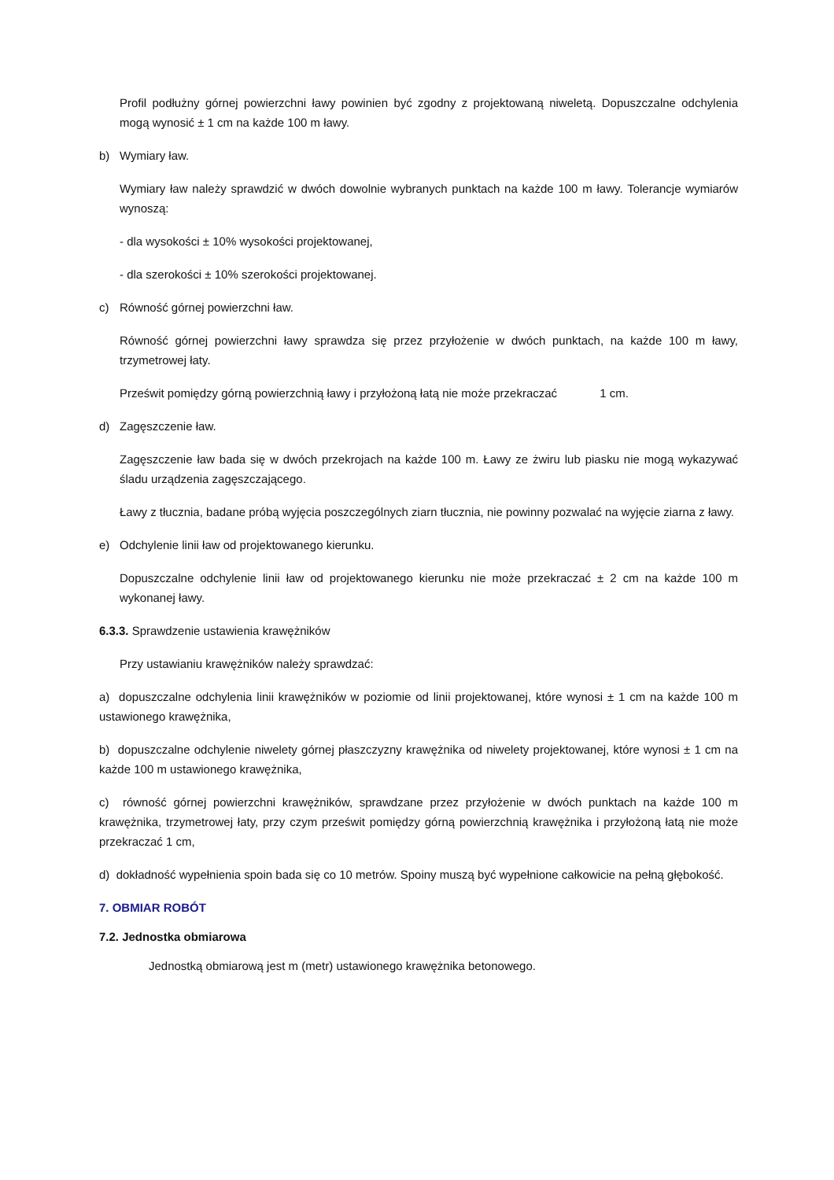Profil podłużny górnej powierzchni ławy powinien być zgodny z projektowaną niweletą. Dopuszczalne odchylenia mogą wynosić ± 1 cm na każde 100 m ławy.
b) Wymiary ław.
Wymiary ław należy sprawdzić w dwóch dowolnie wybranych punktach na każde 100 m ławy. Tolerancje wymiarów wynoszą:
- dla wysokości ± 10% wysokości projektowanej,
- dla szerokości ± 10% szerokości projektowanej.
c) Równość górnej powierzchni ław.
Równość górnej powierzchni ławy sprawdza się przez przyłożenie w dwóch punktach, na każde 100 m ławy, trzymetrowej łaty.
Prześwit pomiędzy górną powierzchnią ławy i przyłożoną łatą nie może przekraczać 1 cm.
d) Zagęszczenie ław.
Zagęszczenie ław bada się w dwóch przekrojach na każde 100 m. Ławy ze żwiru lub piasku nie mogą wykazywać śladu urządzenia zagęszczającego.
Ławy z tłucznia, badane próbą wyjęcia poszczególnych ziarn tłucznia, nie powinny pozwalać na wyjęcie ziarna z ławy.
e) Odchylenie linii ław od projektowanego kierunku.
Dopuszczalne odchylenie linii ław od projektowanego kierunku nie może przekraczać ± 2 cm na każde 100 m wykonanej ławy.
6.3.3. Sprawdzenie ustawienia krawężników
Przy ustawianiu krawężników należy sprawdzać:
a) dopuszczalne odchylenia linii krawężników w poziomie od linii projektowanej, które wynosi ± 1 cm na każde 100 m ustawionego krawężnika,
b) dopuszczalne odchylenie niwelety górnej płaszczyzny krawężnika od niwelety projektowanej, które wynosi ± 1 cm na każde 100 m ustawionego krawężnika,
c) równość górnej powierzchni krawężników, sprawdzane przez przyłożenie w dwóch punktach na każde 100 m krawężnika, trzymetrowej łaty, przy czym prześwit pomiędzy górną powierzchnią krawężnika i przyłożoną łatą nie może przekraczać 1 cm,
d) dokładność wypełnienia spoin bada się co 10 metrów. Spoiny muszą być wypełnione całkowicie na pełną głębokość.
7. OBMIAR ROBÓT
7.2. Jednostka obmiarowa
Jednostką obmiarową jest m (metr) ustawionego krawężnika betonowego.